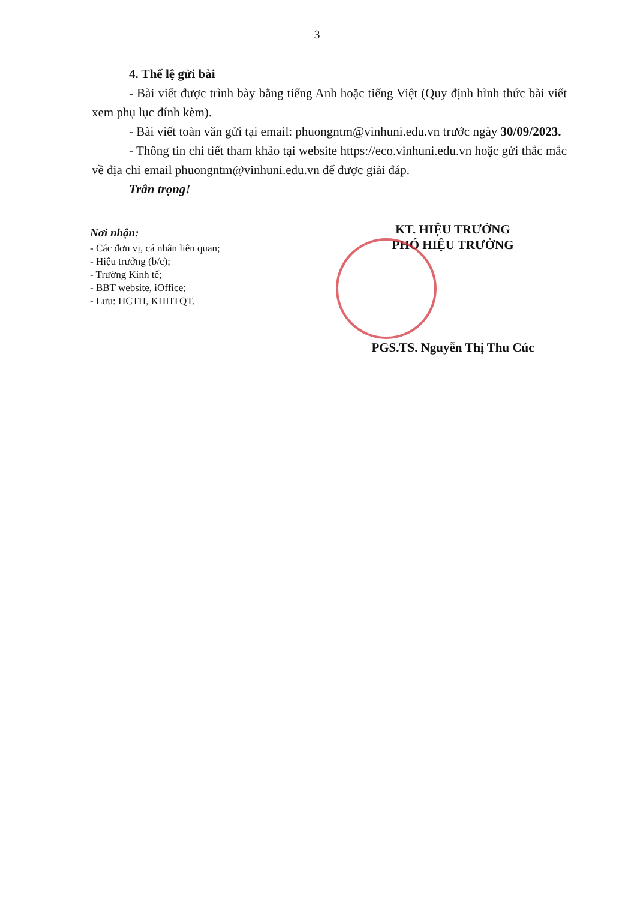3
4. Thể lệ gửi bài
- Bài viết được trình bày bằng tiếng Anh hoặc tiếng Việt (Quy định hình thức bài viết xem phụ lục đính kèm).
- Bài viết toàn văn gửi tại email: phuongntm@vinhuni.edu.vn trước ngày 30/09/2023.
- Thông tin chi tiết tham khảo tại website https://eco.vinhuni.edu.vn hoặc gửi thắc mắc về địa chỉ email phuongntm@vinhuni.edu.vn để được giải đáp.
Trân trọng!
Nơi nhận:
- Các đơn vị, cá nhân liên quan;
- Hiệu trưởng (b/c);
- Trường Kinh tế;
- BBT website, iOffice;
- Lưu: HCTH, KHHTQT.
KT. HIỆU TRƯỞNG
PHÓ HIỆU TRƯỞNG
PGS.TS. Nguyễn Thị Thu Cúc